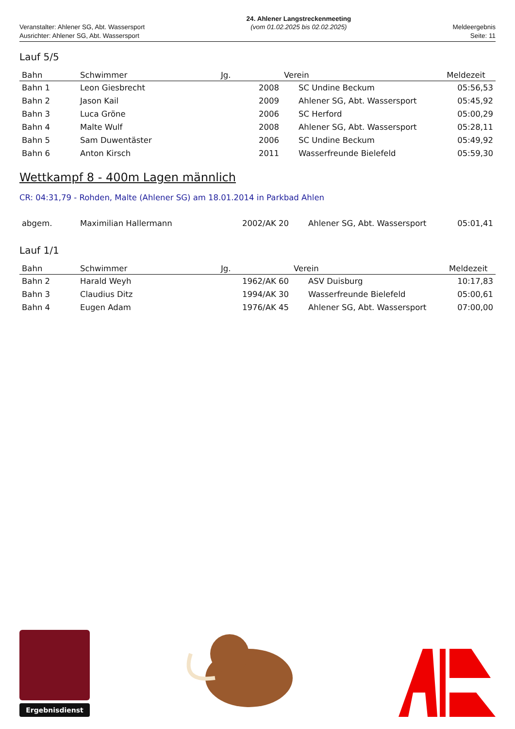Veranstalter: Ahlener SG, Abt. Wassersport
Ausrichter: Ahlener SG, Abt. Wassersport
24. Ahlener Langstreckenmeeting
(vom 01.02.2025 bis 02.02.2025)
Meldeergebnis
Seite: 11
Lauf 5/5
| Bahn | Schwimmer | Jg. | Verein | Meldezeit |
| --- | --- | --- | --- | --- |
| Bahn 1 | Leon Giesbrecht | 2008 | SC Undine Beckum | 05:56,53 |
| Bahn 2 | Jason Kail | 2009 | Ahlener SG, Abt. Wassersport | 05:45,92 |
| Bahn 3 | Luca Gröne | 2006 | SC Herford | 05:00,29 |
| Bahn 4 | Malte Wulf | 2008 | Ahlener SG, Abt. Wassersport | 05:28,11 |
| Bahn 5 | Sam Duwentäster | 2006 | SC Undine Beckum | 05:49,92 |
| Bahn 6 | Anton Kirsch | 2011 | Wasserfreunde Bielefeld | 05:59,30 |
Wettkampf 8 - 400m Lagen männlich
CR: 04:31,79 - Rohden, Malte (Ahlener SG) am 18.01.2014 in Parkbad Ahlen
| abgem. | Maximilian Hallermann | 2002/AK 20 | Ahlener SG, Abt. Wassersport | 05:01,41 |
Lauf 1/1
| Bahn | Schwimmer | Jg. | Verein | Meldezeit |
| --- | --- | --- | --- | --- |
| Bahn 2 | Harald Weyh | 1962/AK 60 | ASV Duisburg | 10:17,83 |
| Bahn 3 | Claudius Ditz | 1994/AK 30 | Wasserfreunde Bielefeld | 05:00,61 |
| Bahn 4 | Eugen Adam | 1976/AK 45 | Ahlener SG, Abt. Wassersport | 07:00,00 |
Ergebnisdienst